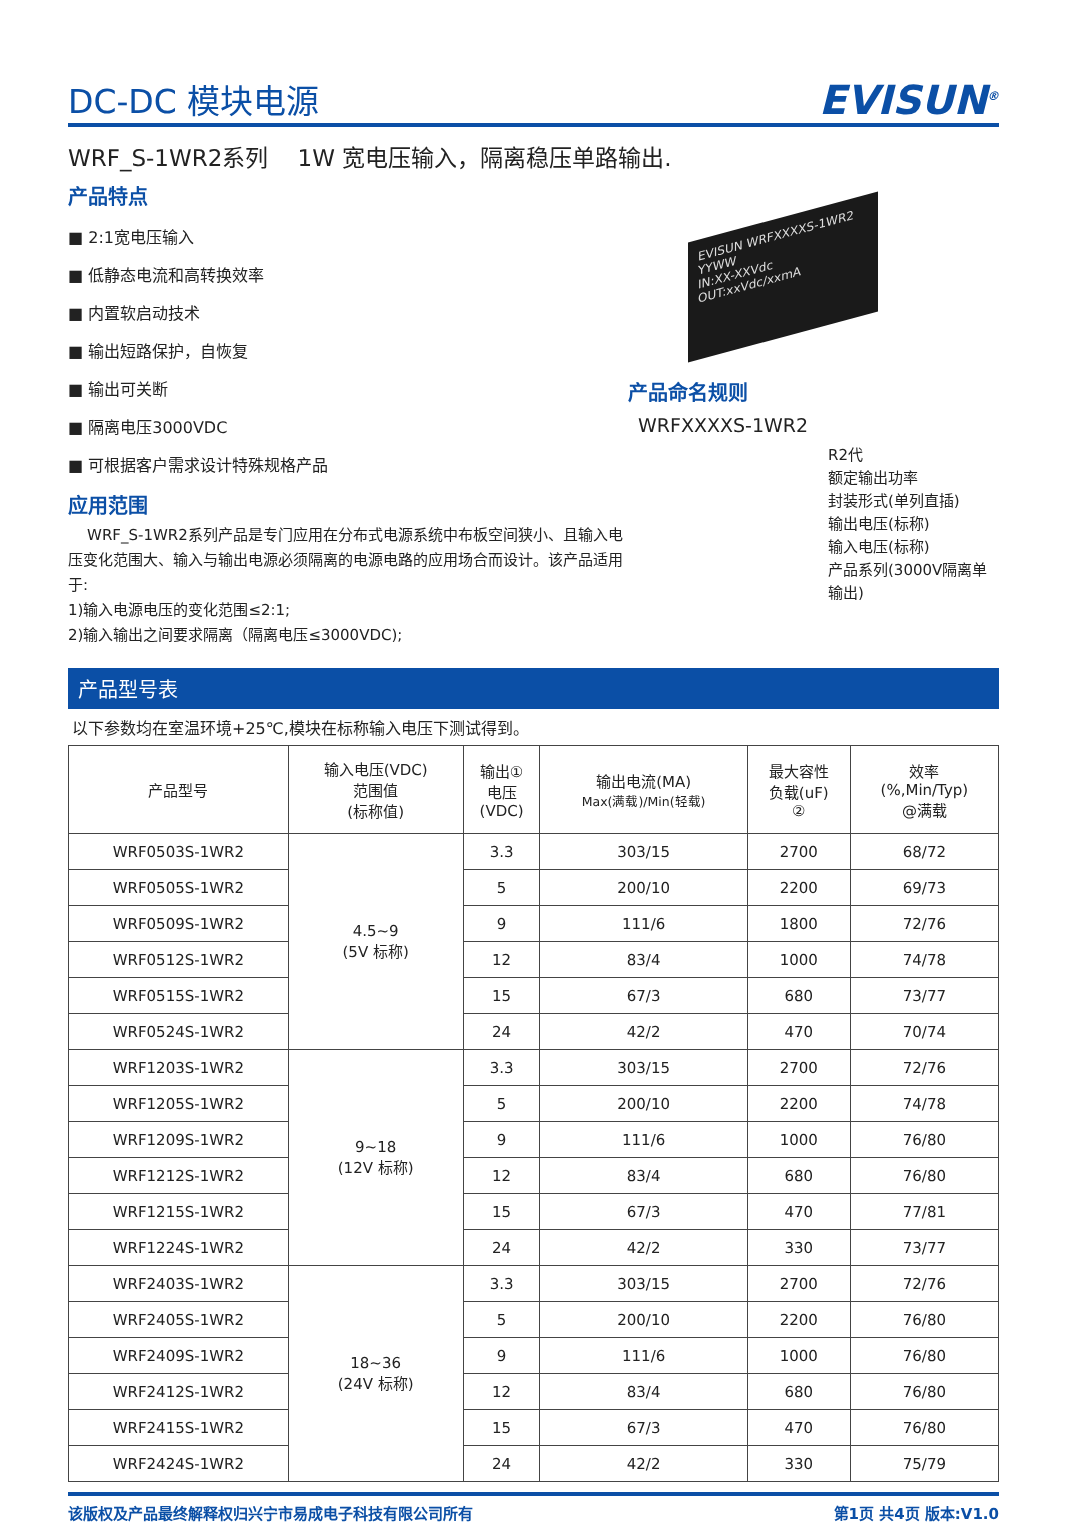DC-DC 模块电源
EVISUN<sup>®</sup>
WRF_S-1WR2系列 1W 宽电压输入，隔离稳压单路输出.
产品特点
■ 2:1宽电压输入
■ 低静态电流和高转换效率
■ 内置软启动技术
■ 输出短路保护，自恢复
■ 输出可关断
■ 隔离电压3000VDC
■ 可根据客户需求设计特殊规格产品
应用范围
WRF_S-1WR2系列产品是专门应用在分布式电源系统中布板空间狭小、且输入电压变化范围大、输入与输出电源必须隔离的电源电路的应用场合而设计。该产品适用于:
1)输入电源电压的变化范围≤2:1;
2)输入输出之间要求隔离（隔离电压≤3000VDC);
EVISUN WRFXXXXS-1WR2 YYWW
IN:XX-XXVdc
OUT:xxVdc/xxmA
产品命名规则
WRFXXXXS-1WR2
R2代
额定输出功率
封装形式(单列直插)
输出电压(标称)
输入电压(标称)
产品系列(3000V隔离单输出)
产品型号表
以下参数均在室温环境+25℃,模块在标称输入电压下测试得到。
| 产品型号 | 输入电压(VDC) 范围值 (标称值) | 输出① 电压 (VDC) | 输出电流(MA) Max(满载)/Min(轻载) | 最大容性 负载(uF) ② | 效率 (%,Min/Typ) @满载 |
| --- | --- | --- | --- | --- | --- |
| WRF0503S-1WR2 | 4.5~9 (5V 标称) | 3.3 | 303/15 | 2700 | 68/72 |
| WRF0505S-1WR2 | | 5 | 200/10 | 2200 | 69/73 |
| WRF0509S-1WR2 | | 9 | 111/6 | 1800 | 72/76 |
| WRF0512S-1WR2 | | 12 | 83/4 | 1000 | 74/78 |
| WRF0515S-1WR2 | | 15 | 67/3 | 680 | 73/77 |
| WRF0524S-1WR2 | | 24 | 42/2 | 470 | 70/74 |
| WRF1203S-1WR2 | 9~18 (12V 标称) | 3.3 | 303/15 | 2700 | 72/76 |
| WRF1205S-1WR2 | | 5 | 200/10 | 2200 | 74/78 |
| WRF1209S-1WR2 | | 9 | 111/6 | 1000 | 76/80 |
| WRF1212S-1WR2 | | 12 | 83/4 | 680 | 76/80 |
| WRF1215S-1WR2 | | 15 | 67/3 | 470 | 77/81 |
| WRF1224S-1WR2 | | 24 | 42/2 | 330 | 73/77 |
| WRF2403S-1WR2 | 18~36 (24V 标称) | 3.3 | 303/15 | 2700 | 72/76 |
| WRF2405S-1WR2 | | 5 | 200/10 | 2200 | 76/80 |
| WRF2409S-1WR2 | | 9 | 111/6 | 1000 | 76/80 |
| WRF2412S-1WR2 | | 12 | 83/4 | 680 | 76/80 |
| WRF2415S-1WR2 | | 15 | 67/3 | 470 | 76/80 |
| WRF2424S-1WR2 | | 24 | 42/2 | 330 | 75/79 |
该版权及产品最终解释权归兴宁市易成电子科技有限公司所有 第1页 共4页 版本:V1.0